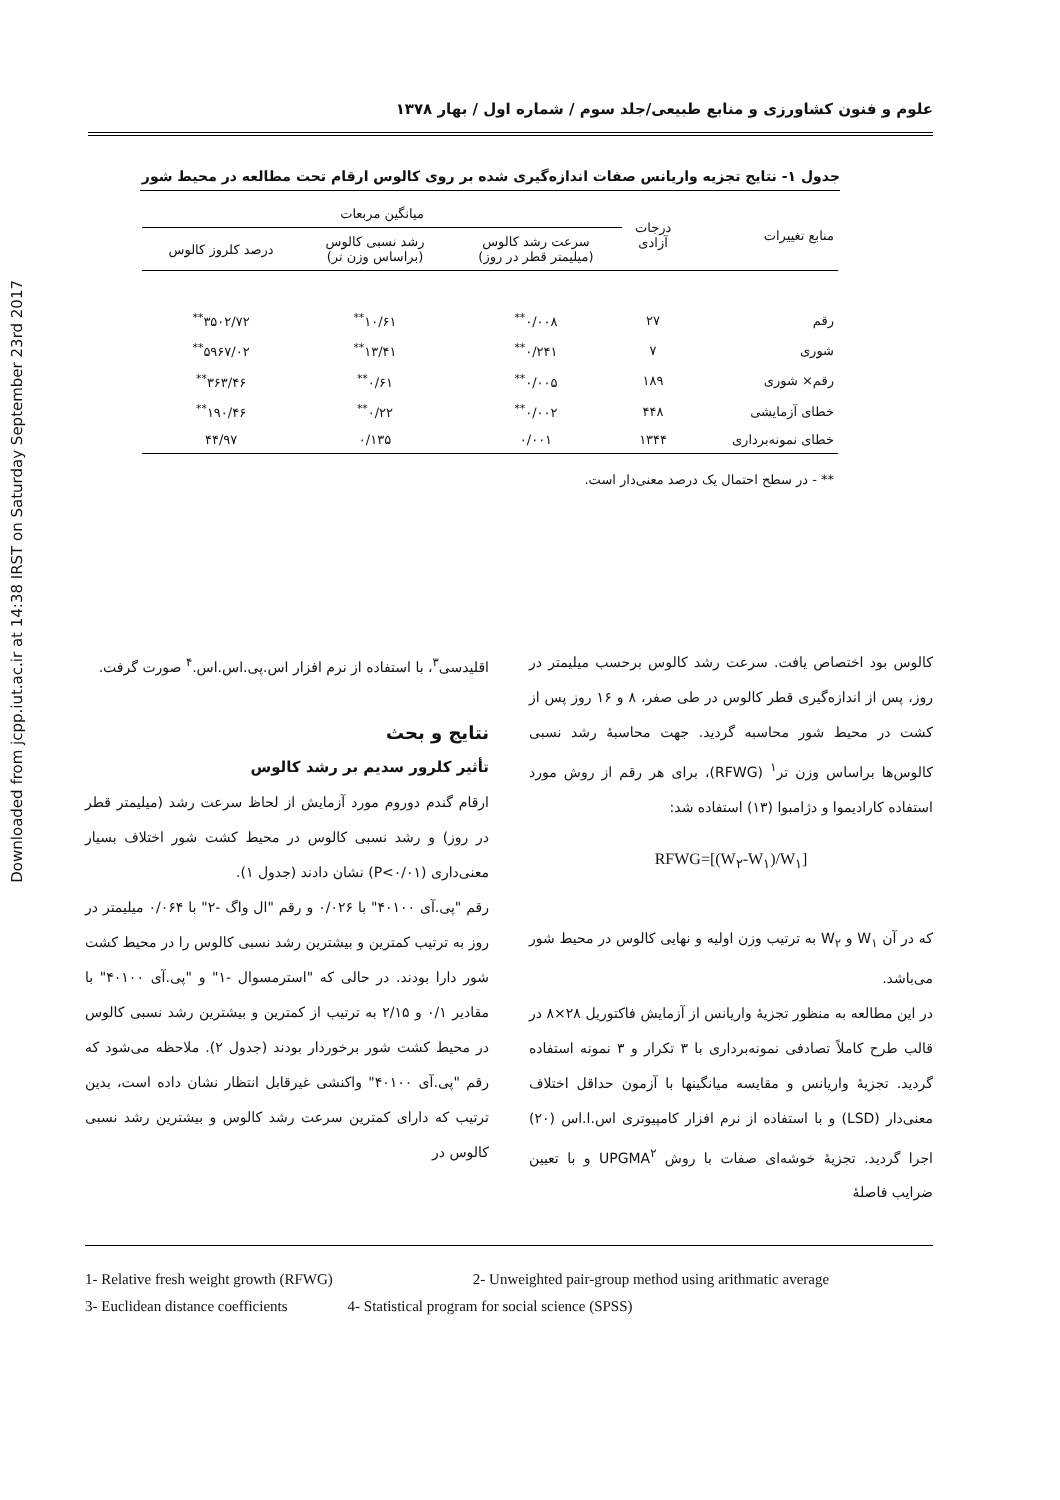Downloaded from jcpp.iut.ac.ir at 14:38 IRST on Saturday September 23rd 2017
علوم و فنون کشاورزی و منابع طبیعی/جلد سوم / شماره اول / بهار ۱۳۷۸
جدول ۱- نتایج تجزیه واریانس صفات اندازه‌گیری شده بر روی کالوس ارقام تحت مطالعه در محیط شور
| منابع تغییرات | درجات آزادی | میانگین مربعات | | |
| --- | --- | --- | --- | --- |
| | | سرعت رشد کالوس (میلیمتر قطر در روز) | رشد نسبی کالوس (براساس وزن تر) | درصد کلروز کالوس |
| رقم | ۲۷ | ۰/۰۰۸<sup>**</sup> | ۱۰/۶۱<sup>**</sup> | ۳۵۰۲/۷۲<sup>**</sup> |
| شوری | ۷ | ۰/۲۴۱<sup>**</sup> | ۱۳/۴۱<sup>**</sup> | ۵۹۶۷/۰۲<sup>**</sup> |
| رقم× شوری | ۱۸۹ | ۰/۰۰۵<sup>**</sup> | ۰/۶۱<sup>**</sup> | ۳۶۳/۴۶<sup>**</sup> |
| خطای آزمایشی | ۴۴۸ | ۰/۰۰۲<sup>**</sup> | ۰/۲۲<sup>**</sup> | ۱۹۰/۴۶<sup>**</sup> |
| خطای نمونه‌برداری | ۱۳۴۴ | ۰/۰۰۱ | ۰/۱۳۵ | ۴۴/۹۷ |
| ** - در سطح احتمال یک درصد معنی‌دار است. | | | | |
کالوس بود اختصاص یافت. سرعت رشد کالوس برحسب میلیمتر در روز، پس از اندازه‌گیری قطر کالوس در طی صفر، ۸ و ۱۶ روز پس از کشت در محیط شور محاسبه گردید. جهت محاسبهٔ رشد نسبی کالوس‌ها براساس وزن تر<sup>۱</sup> (RFWG)، برای هر رقم از روش مورد استفاده کارادیموا و دژامبوا (۱۳) استفاده شد:
RFWG=[(W<sub>۲</sub>-W<sub>۱</sub>)/W<sub>۱</sub>]
که در آن W<sub>۱</sub> و W<sub>۲</sub> به ترتیب وزن اولیه و نهایی کالوس در محیط شور می‌باشد.
در این مطالعه به منظور تجزیهٔ واریانس از آزمایش فاکتوریل ۲۸×۸ در قالب طرح کاملاً تصادفی نمونه‌برداری با ۳ تکرار و ۳ نمونه استفاده گردید. تجزیهٔ واریانس و مقایسه میانگینها با آزمون حداقل اختلاف معنی‌دار (LSD) و با استفاده از نرم افزار کامپیوتری اس.ا.اس (۲۰) اجرا گردید. تجزیهٔ خوشه‌ای صفات با روش UPGMA<sup>۲</sup> و با تعیین ضرایب فاصلهٔ
اقلیدسی<sup>۳</sup>، با استفاده از نرم افزار اس.پی.اس.اس.<sup>۴</sup> صورت گرفت.
نتایج و بحث
تأثیر کلرور سدیم بر رشد کالوس
ارقام گندم دوروم مورد آزمایش از لحاظ سرعت رشد (میلیمتر قطر در روز) و رشد نسبی کالوس در محیط کشت شور اختلاف بسیار معنی‌داری (P<۰/۰۱) نشان دادند (جدول ۱).
رقم "پی.آی ۴۰۱۰۰" با ۰/۰۲۶ و رقم "ال واگ -۲" با ۰/۰۶۴ میلیمتر در روز به ترتیب کمترین و بیشترین رشد نسبی کالوس را در محیط کشت شور دارا بودند. در حالی که "استرمسوال -۱" و "پی.آی ۴۰۱۰۰" با مقادیر ۰/۱ و ۲/۱۵ به ترتیب از کمترین و بیشترین رشد نسبی کالوس در محیط کشت شور برخوردار بودند (جدول ۲). ملاحظه می‌شود که رقم "پی.آی ۴۰۱۰۰" واکنشی غیرقابل انتظار نشان داده است، بدین ترتیب که دارای کمترین سرعت رشد کالوس و بیشترین رشد نسبی کالوس در
1- Relative fresh weight growth (RFWG) 2- Unweighted pair-group method using arithmatic average
3- Euclidean distance coefficients 4- Statistical program for social science (SPSS)